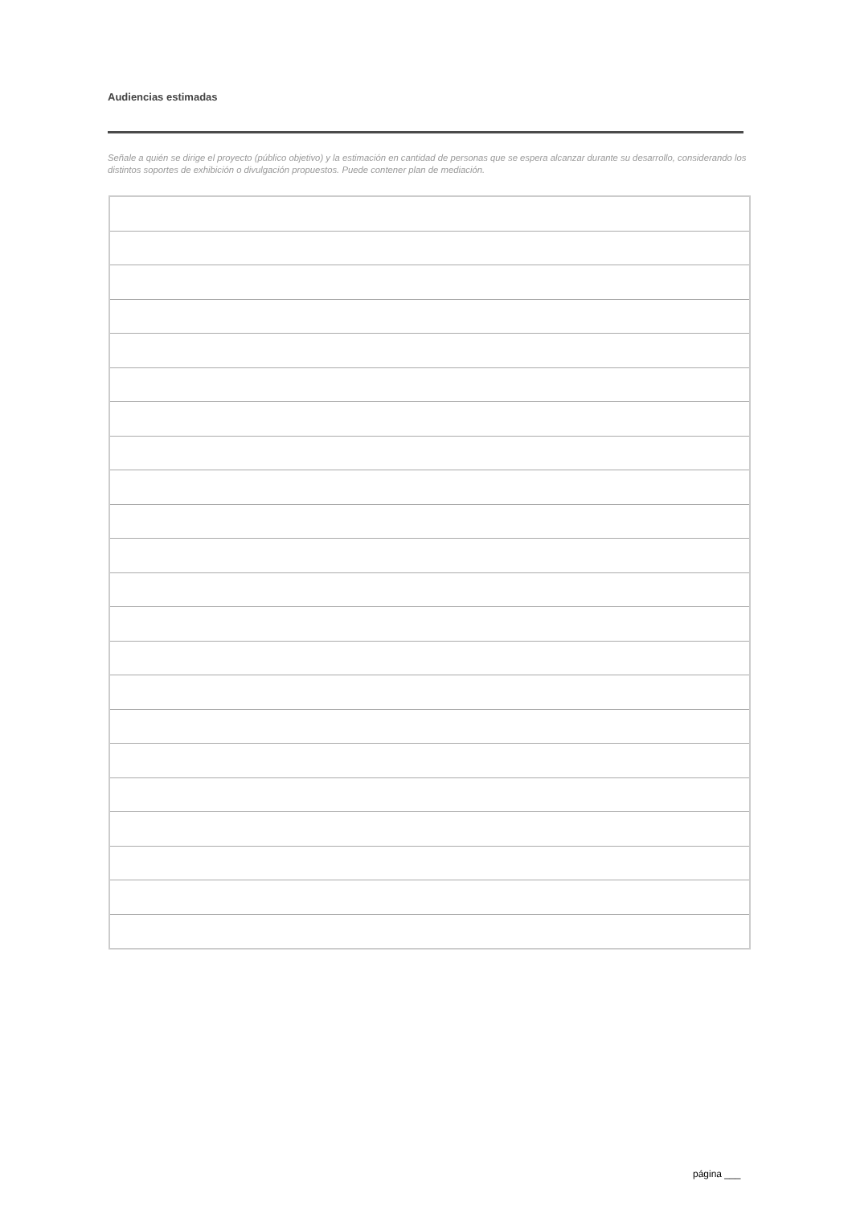Audiencias estimadas
Señale a quién se dirige el proyecto (público objetivo) y la estimación en cantidad de personas que se espera alcanzar durante su desarrollo, considerando los distintos soportes de exhibición o divulgación propuestos. Puede contener plan de mediación.
página ___